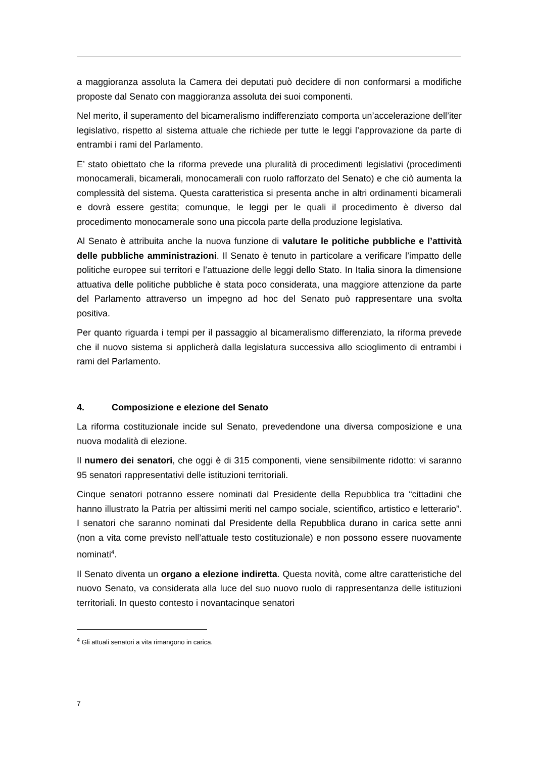a maggioranza assoluta la Camera dei deputati può decidere di non conformarsi a modifiche proposte dal Senato con maggioranza assoluta dei suoi componenti.
Nel merito, il superamento del bicameralismo indifferenziato comporta un’accelerazione dell’iter legislativo, rispetto al sistema attuale che richiede per tutte le leggi l’approvazione da parte di entrambi i rami del Parlamento.
E’ stato obiettato che la riforma prevede una pluralità di procedimenti legislativi (procedimenti monocamerali, bicamerali, monocamerali con ruolo rafforzato del Senato) e che ciò aumenta la complessità del sistema. Questa caratteristica si presenta anche in altri ordinamenti bicamerali e dovrà essere gestita; comunque, le leggi per le quali il procedimento è diverso dal procedimento monocamerale sono una piccola parte della produzione legislativa.
Al Senato è attribuita anche la nuova funzione di valutare le politiche pubbliche e l’attività delle pubbliche amministrazioni. Il Senato è tenuto in particolare a verificare l’impatto delle politiche europee sui territori e l’attuazione delle leggi dello Stato. In Italia sinora la dimensione attuativa delle politiche pubbliche è stata poco considerata, una maggiore attenzione da parte del Parlamento attraverso un impegno ad hoc del Senato può rappresentare una svolta positiva.
Per quanto riguarda i tempi per il passaggio al bicameralismo differenziato, la riforma prevede che il nuovo sistema si applicherà dalla legislatura successiva allo scioglimento di entrambi i rami del Parlamento.
4. Composizione e elezione del Senato
La riforma costituzionale incide sul Senato, prevedendone una diversa composizione e una nuova modalità di elezione.
Il numero dei senatori, che oggi è di 315 componenti, viene sensibilmente ridotto: vi saranno 95 senatori rappresentativi delle istituzioni territoriali.
Cinque senatori potranno essere nominati dal Presidente della Repubblica tra “cittadini che hanno illustrato la Patria per altissimi meriti nel campo sociale, scientifico, artistico e letterario”. I senatori che saranno nominati dal Presidente della Repubblica durano in carica sette anni (non a vita come previsto nell’attuale testo costituzionale) e non possono essere nuovamente nominati<sup>4</sup>.
Il Senato diventa un organo a elezione indiretta. Questa novità, come altre caratteristiche del nuovo Senato, va considerata alla luce del suo nuovo ruolo di rappresentanza delle istituzioni territoriali. In questo contesto i novantacinque senatori
<sup>4</sup> Gli attuali senatori a vita rimangono in carica.
7